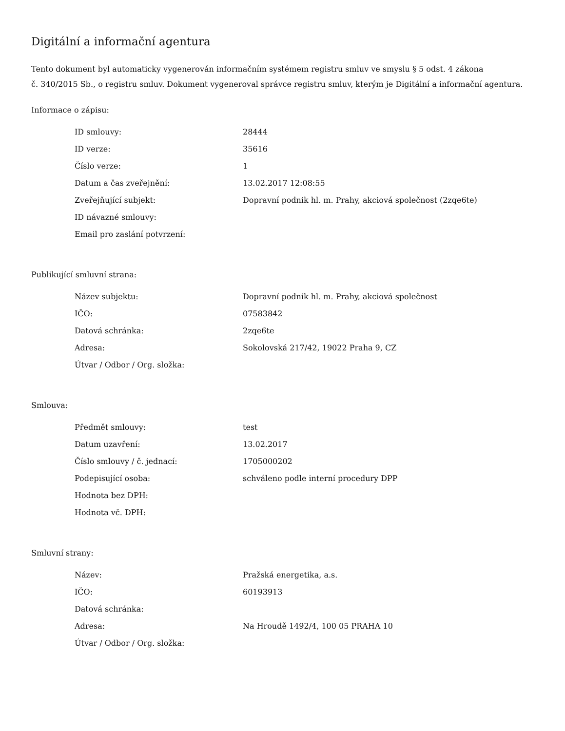Digitální a informační agentura
Tento dokument byl automaticky vygenerován informačním systémem registru smluv ve smyslu § 5 odst. 4 zákona
č. 340/2015 Sb., o registru smluv. Dokument vygeneroval správce registru smluv, kterým je Digitální a informační agentura.
Informace o zápisu:
| ID smlouvy: | 28444 |
| ID verze: | 35616 |
| Číslo verze: | 1 |
| Datum a čas zveřejnění: | 13.02.2017 12:08:55 |
| Zveřejňující subjekt: | Dopravní podnik hl. m. Prahy, akciová společnost (2zqe6te) |
| ID návazné smlouvy: | |
| Email pro zaslání potvrzení: | |
Publikující smluvní strana:
| Název subjektu: | Dopravní podnik hl. m. Prahy, akciová společnost |
| IČO: | 07583842 |
| Datová schránka: | 2zqe6te |
| Adresa: | Sokolovská 217/42, 19022 Praha 9, CZ |
| Útvar / Odbor / Org. složka: | |
Smlouva:
| Předmět smlouvy: | test |
| Datum uzavření: | 13.02.2017 |
| Číslo smlouvy / č. jednací: | 1705000202 |
| Podepisující osoba: | schváleno podle interní procedury DPP |
| Hodnota bez DPH: | |
| Hodnota vč. DPH: | |
Smluvní strany:
| Název: | Pražská energetika, a.s. |
| IČO: | 60193913 |
| Datová schránka: | |
| Adresa: | Na Hroudě 1492/4, 100 05 PRAHA 10 |
| Útvar / Odbor / Org. složka: | |